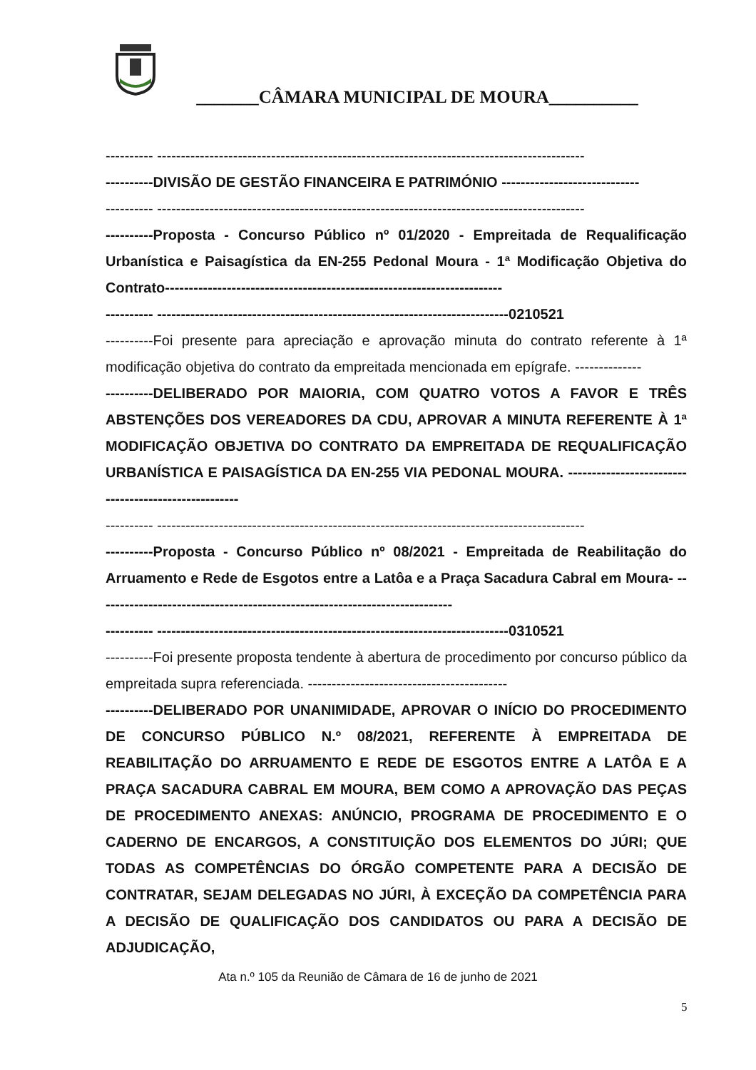_______CÂMARA MUNICIPAL DE MOURA__________
---------- ------------------------------------------------------------------------------------------
----------DIVISÃO DE GESTÃO FINANCEIRA E PATRIMÓNIO -----------------------------
---------- ------------------------------------------------------------------------------------------
----------Proposta - Concurso Público nº 01/2020 - Empreitada de Requalificação Urbanística e Paisagística da EN-255 Pedonal Moura - 1ª Modificação Objetiva do Contrato-----------------------------------------------------------------------
---------- --------------------------------------------------------------------------0210521
----------Foi presente para apreciação e aprovação minuta do contrato referente à 1ª modificação objetiva do contrato da empreitada mencionada em epígrafe. --------------
----------DELIBERADO POR MAIORIA, COM QUATRO VOTOS A FAVOR E TRÊS ABSTENÇÕES DOS VEREADORES DA CDU, APROVAR A MINUTA REFERENTE À 1ª MODIFICAÇÃO OBJETIVA DO CONTRATO DA EMPREITADA DE REQUALIFICAÇÃO URBANÍSTICA E PAISAGÍSTICA DA EN-255 VIA PEDONAL MOURA. -----------------------------------------------------
---------- ------------------------------------------------------------------------------------------
----------Proposta - Concurso Público nº 08/2021 - Empreitada de Reabilitação do Arruamento e Rede de Esgotos entre a Latôa e a Praça Sacadura Cabral em Moura- ---------------------------------------------------------------------------
---------- --------------------------------------------------------------------------0310521
----------Foi presente proposta tendente à abertura de procedimento por concurso público da empreitada supra referenciada. ------------------------------------------
----------DELIBERADO POR UNANIMIDADE, APROVAR O INÍCIO DO PROCEDIMENTO DE CONCURSO PÚBLICO N.º 08/2021, REFERENTE À EMPREITADA DE REABILITAÇÃO DO ARRUAMENTO E REDE DE ESGOTOS ENTRE A LATÔA E A PRAÇA SACADURA CABRAL EM MOURA, BEM COMO A APROVAÇÃO DAS PEÇAS DE PROCEDIMENTO ANEXAS: ANÚNCIO, PROGRAMA DE PROCEDIMENTO E O CADERNO DE ENCARGOS, A CONSTITUIÇÃO DOS ELEMENTOS DO JÚRI; QUE TODAS AS COMPETÊNCIAS DO ÓRGÃO COMPETENTE PARA A DECISÃO DE CONTRATAR, SEJAM DELEGADAS NO JÚRI, À EXCEÇÃO DA COMPETÊNCIA PARA A DECISÃO DE QUALIFICAÇÃO DOS CANDIDATOS OU PARA A DECISÃO DE ADJUDICAÇÃO,
Ata n.º 105 da Reunião de Câmara de 16 de junho de 2021
5